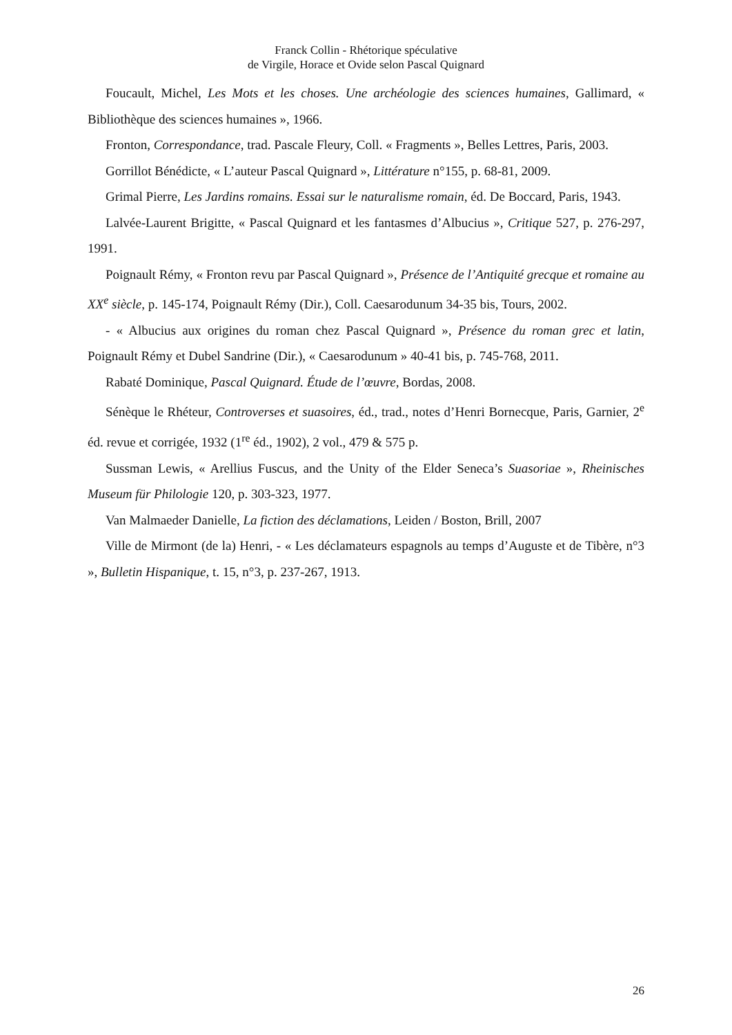Franck Collin - Rhétorique spéculative
de Virgile, Horace et Ovide selon Pascal Quignard
Foucault, Michel, Les Mots et les choses. Une archéologie des sciences humaines, Gallimard, « Bibliothèque des sciences humaines », 1966.
Fronton, Correspondance, trad. Pascale Fleury, Coll. « Fragments », Belles Lettres, Paris, 2003.
Gorrillot Bénédicte, « L’auteur Pascal Quignard », Littérature n°155, p. 68-81, 2009.
Grimal Pierre, Les Jardins romains. Essai sur le naturalisme romain, éd. De Boccard, Paris, 1943.
Lalvée-Laurent Brigitte, « Pascal Quignard et les fantasmes d’Albucius », Critique 527, p. 276-297, 1991.
Poignault Rémy, « Fronton revu par Pascal Quignard », Présence de l’Antiquité grecque et romaine au XX<sup>e</sup> siècle, p. 145-174, Poignault Rémy (Dir.), Coll. Caesarodunum 34-35 bis, Tours, 2002.
- « Albucius aux origines du roman chez Pascal Quignard », Présence du roman grec et latin, Poignault Rémy et Dubel Sandrine (Dir.), « Caesarodunum » 40-41 bis, p. 745-768, 2011.
Rabaté Dominique, Pascal Quignard. Étude de l’œuvre, Bordas, 2008.
Sénèque le Rhéteur, Controverses et suasoires, éd., trad., notes d’Henri Bornecque, Paris, Garnier, 2<sup>e</sup> éd. revue et corrigée, 1932 (1<sup>re</sup> éd., 1902), 2 vol., 479 & 575 p.
Sussman Lewis, « Arellius Fuscus, and the Unity of the Elder Seneca’s Suasoriae », Rheinisches Museum für Philologie 120, p. 303-323, 1977.
Van Malmaeder Danielle, La fiction des déclamations, Leiden / Boston, Brill, 2007
Ville de Mirmont (de la) Henri, - « Les déclamateurs espagnols au temps d’Auguste et de Tibère, n°3 », Bulletin Hispanique, t. 15, n°3, p. 237-267, 1913.
26